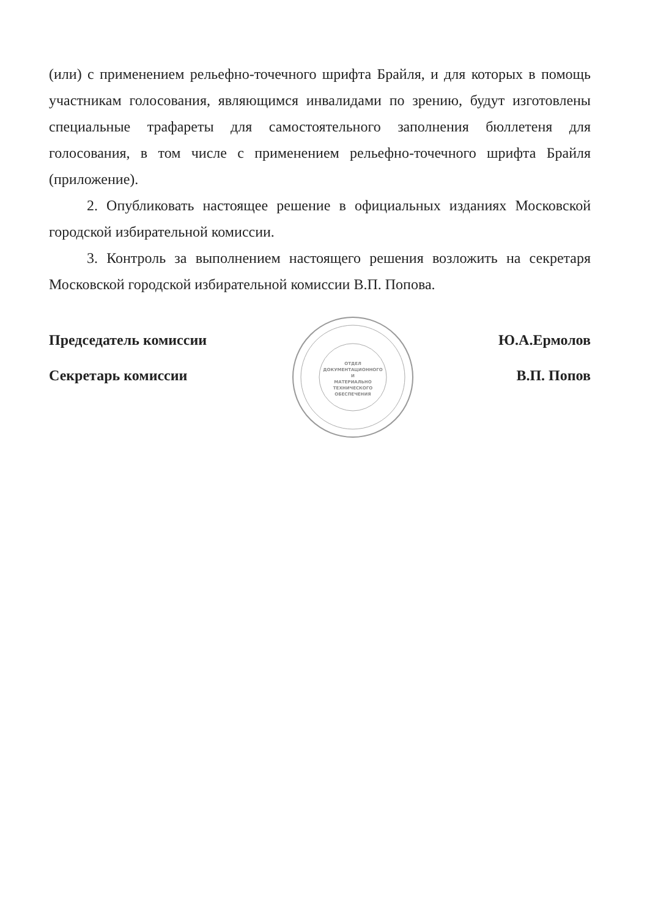(или) с применением рельефно-точечного шрифта Брайля, и для которых в помощь участникам голосования, являющимся инвалидами по зрению, будут изготовлены специальные трафареты для самостоятельного заполнения бюллетеня для голосования, в том числе с применением рельефно-точечного шрифта Брайля (приложение).
2. Опубликовать настоящее решение в официальных изданиях Московской городской избирательной комиссии.
3. Контроль за выполнением настоящего решения возложить на секретаря Московской городской избирательной комиссии В.П. Попова.
Председатель комиссии
Секретарь комиссии
ОТДЕЛ
ДОКУМЕНТАЦИОННОГО
И
МАТЕРИАЛЬНО
ТЕХНИЧЕСКОГО
ОБЕСПЕЧЕНИЯ
Ю.А.Ермолов
В.П. Попов